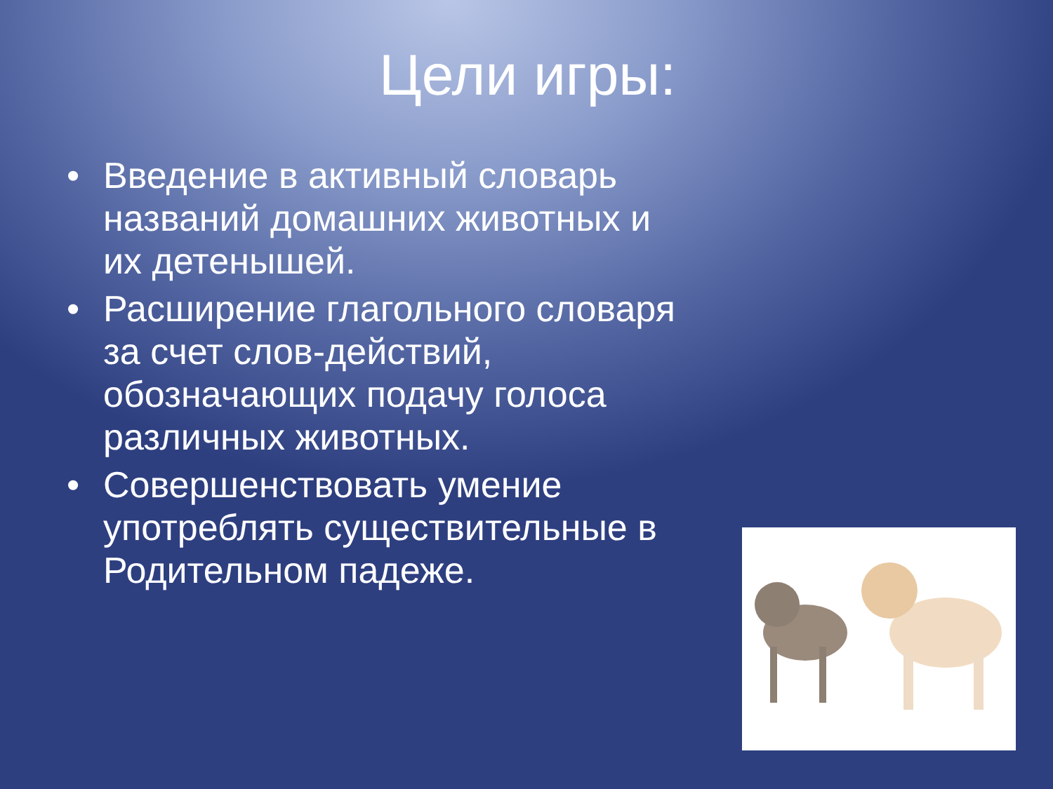Цели игры:
• Введение в активный словарь названий домашних животных и их детенышей.
• Расширение глагольного словаря за счет слов-действий, обозначающих подачу голоса различных животных.
• Совершенствовать умение употреблять существительные в Родительном падеже.